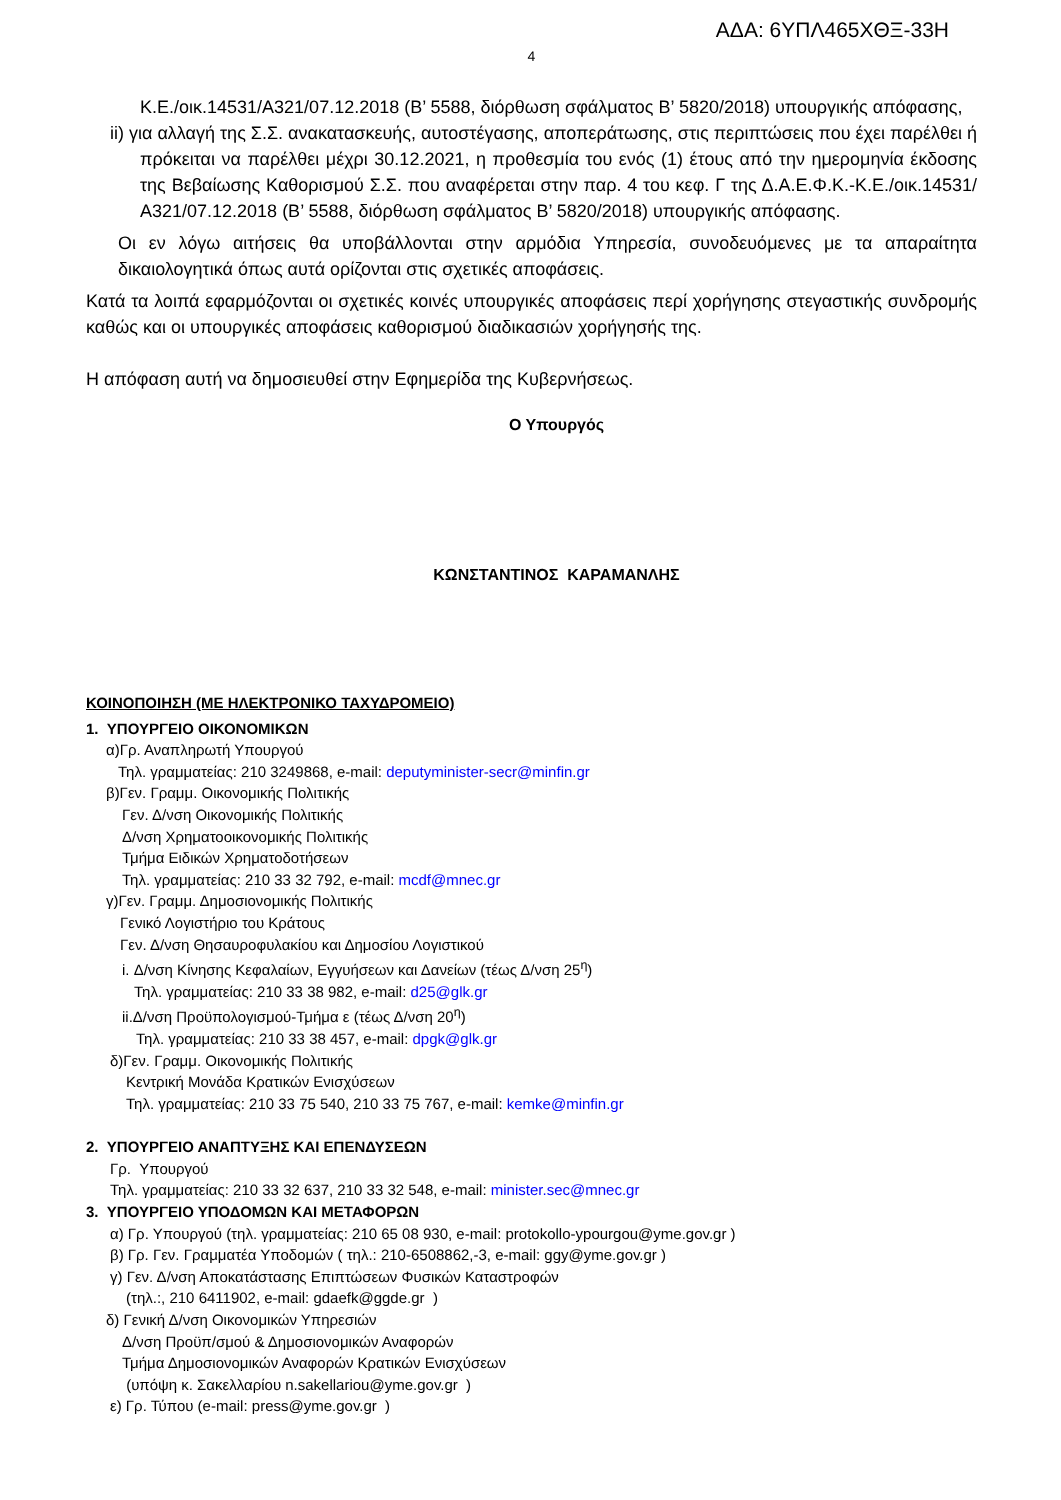ΑΔΑ: 6ΥΠΛ465ΧΘΞ-33Η
4
Κ.Ε./οικ.14531/Α321/07.12.2018 (Β’ 5588, διόρθωση σφάλματος Β’ 5820/2018) υπουργικής απόφασης,
ii) για αλλαγή της Σ.Σ. ανακατασκευής, αυτοστέγασης, αποπεράτωσης, στις περιπτώσεις που έχει παρέλθει ή πρόκειται να παρέλθει μέχρι 30.12.2021, η προθεσμία του ενός (1) έτους από την ημερομηνία έκδοσης της Βεβαίωσης Καθορισμού Σ.Σ. που αναφέρεται στην παρ. 4 του κεφ. Γ της Δ.Α.Ε.Φ.Κ.-Κ.Ε./οικ.14531/Α321/07.12.2018 (Β’ 5588, διόρθωση σφάλματος Β’ 5820/2018) υπουργικής απόφασης.
Οι εν λόγω αιτήσεις θα υποβάλλονται στην αρμόδια Υπηρεσία, συνοδευόμενες με τα απαραίτητα δικαιολογητικά όπως αυτά ορίζονται στις σχετικές αποφάσεις.
Κατά τα λοιπά εφαρμόζονται οι σχετικές κοινές υπουργικές αποφάσεις περί χορήγησης στεγαστικής συνδρομής καθώς και οι υπουργικές αποφάσεις καθορισμού διαδικασιών χορήγησής της.
Η απόφαση αυτή να δημοσιευθεί στην Εφημερίδα της Κυβερνήσεως.
Ο Υπουργός
ΚΩΝΣΤΑΝΤΙΝΟΣ ΚΑΡΑΜΑΝΛΗΣ
ΚΟΙΝΟΠΟΙΗΣΗ (ΜΕ ΗΛΕΚΤΡΟΝΙΚΟ ΤΑΧΥΔΡΟΜΕΙΟ)
1. ΥΠΟΥΡΓΕΙΟ ΟΙΚΟΝΟΜΙΚΩΝ
α)Γρ. Αναπληρωτή Υπουργού
Τηλ. γραμματείας: 210 3249868, e-mail: deputyminister-secr@minfin.gr
β)Γεν. Γραμμ. Οικονομικής Πολιτικής
Γεν. Δ/νση Οικονομικής Πολιτικής
Δ/νση Χρηματοοικονομικής Πολιτικής
Τμήμα Ειδικών Χρηματοδοτήσεων
Τηλ. γραμματείας: 210 33 32 792, e-mail: mcdf@mnec.gr
γ)Γεν. Γραμμ. Δημοσιονομικής Πολιτικής
Γενικό Λογιστήριο του Κράτους
Γεν. Δ/νση Θησαυροφυλακίου και Δημοσίου Λογιστικού
i. Δ/νση Κίνησης Κεφαλαίων, Εγγυήσεων και Δανείων (τέως Δ/νση 25<sup>η</sup>)
Τηλ. γραμματείας: 210 33 38 982, e-mail: d25@glk.gr
ii.Δ/νση Προϋπολογισμού-Τμήμα ε (τέως Δ/νση 20<sup>η</sup>)
Τηλ. γραμματείας: 210 33 38 457, e-mail: dpgk@glk.gr
δ)Γεν. Γραμμ. Οικονομικής Πολιτικής
Κεντρική Μονάδα Κρατικών Ενισχύσεων
Τηλ. γραμματείας: 210 33 75 540, 210 33 75 767, e-mail: kemke@minfin.gr
2. ΥΠΟΥΡΓΕΙΟ ΑΝΑΠΤΥΞΗΣ ΚΑΙ ΕΠΕΝΔΥΣΕΩΝ
Γρ. Υπουργού
Τηλ. γραμματείας: 210 33 32 637, 210 33 32 548, e-mail: minister.sec@mnec.gr
3. ΥΠΟΥΡΓΕΙΟ ΥΠΟΔΟΜΩΝ ΚΑΙ ΜΕΤΑΦΟΡΩΝ
α) Γρ. Υπουργού (τηλ. γραμματείας: 210 65 08 930, e-mail: protokollo-ypourgou@yme.gov.gr )
β) Γρ. Γεν. Γραμματέα Υποδομών ( τηλ.: 210-6508862,-3, e-mail: ggy@yme.gov.gr )
γ) Γεν. Δ/νση Αποκατάστασης Επιπτώσεων Φυσικών Καταστροφών
(τηλ.:, 210 6411902, e-mail: gdaefk@ggde.gr )
δ) Γενική Δ/νση Οικονομικών Υπηρεσιών
Δ/νση Προϋπ/σμού & Δημοσιονομικών Αναφορών
Τμήμα Δημοσιονομικών Αναφορών Κρατικών Ενισχύσεων
(υπόψη κ. Σακελλαρίου n.sakellariou@yme.gov.gr )
ε) Γρ. Τύπου (e-mail: press@yme.gov.gr )